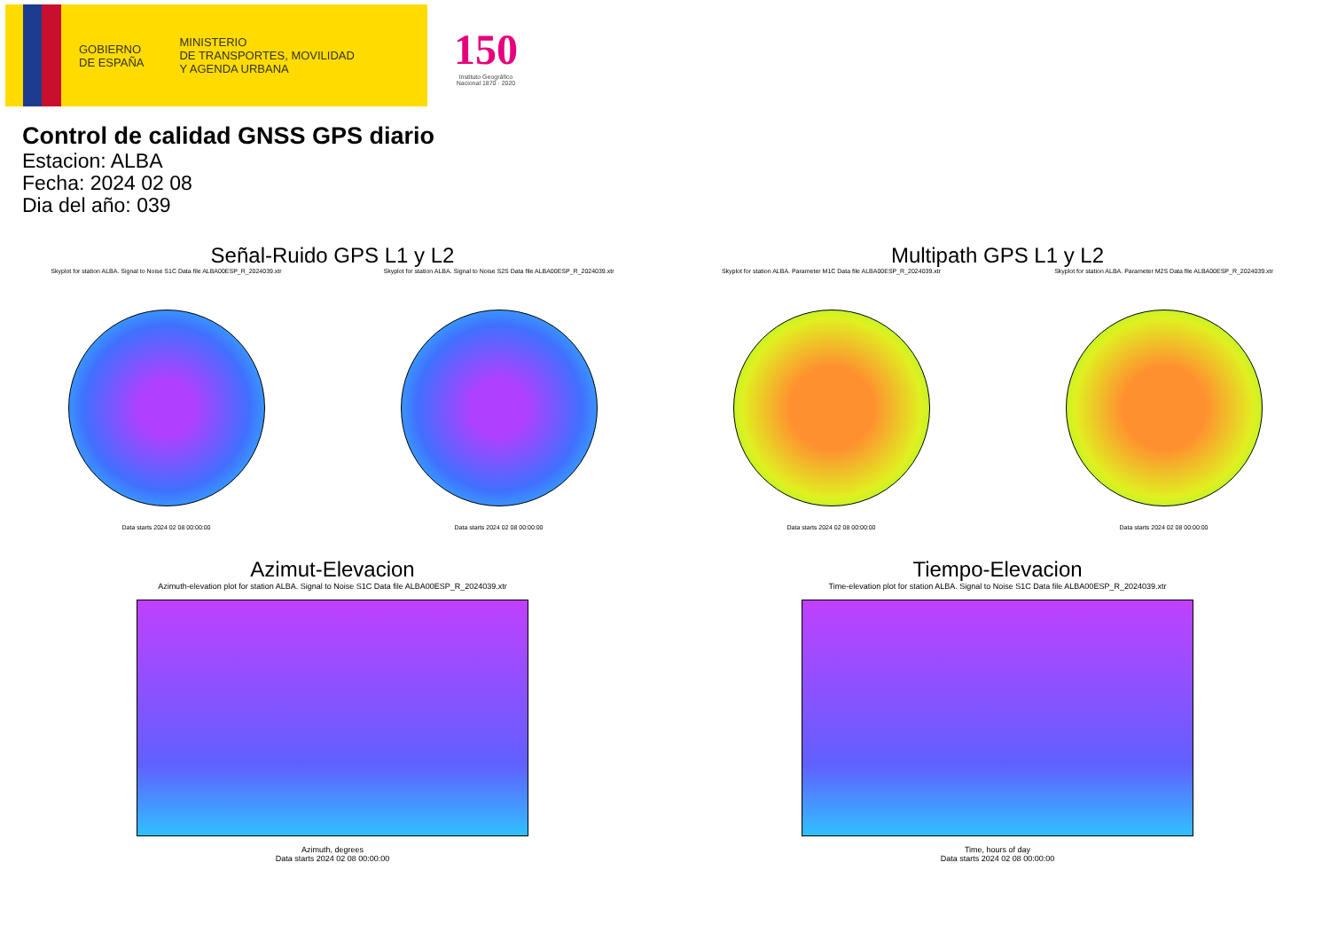GOBIERNO
DE ESPAÑA
MINISTERIO
DE TRANSPORTES, MOVILIDAD
Y AGENDA URBANA
150
Instituto Geográfico
Nacional 1870 · 2020
Control de calidad GNSS GPS diario
Estacion: ALBA
Fecha: 2024 02 08
Dia del año: 039
Señal-Ruido GPS L1 y L2
Skyplot for station ALBA. Signal to Noise S1C Data file ALBA00ESP_R_2024039.xtr
Data starts 2024 02 08 00:00:00
Skyplot for station ALBA. Signal to Noise S2S Data file ALBA00ESP_R_2024039.xtr
Data starts 2024 02 08 00:00:00
Multipath GPS L1 y L2
Skyplot for station ALBA. Parameter M1C Data file ALBA00ESP_R_2024039.xtr
Data starts 2024 02 08 00:00:00
Skyplot for station ALBA. Parameter M2S Data file ALBA00ESP_R_2024039.xtr
Data starts 2024 02 08 00:00:00
Azimut-Elevacion
Azimuth-elevation plot for station ALBA. Signal to Noise S1C Data file ALBA00ESP_R_2024039.xtr
Azimuth, degrees
Data starts 2024 02 08 00:00:00
Tiempo-Elevacion
Time-elevation plot for station ALBA. Signal to Noise S1C Data file ALBA00ESP_R_2024039.xtr
Time, hours of day
Data starts 2024 02 08 00:00:00